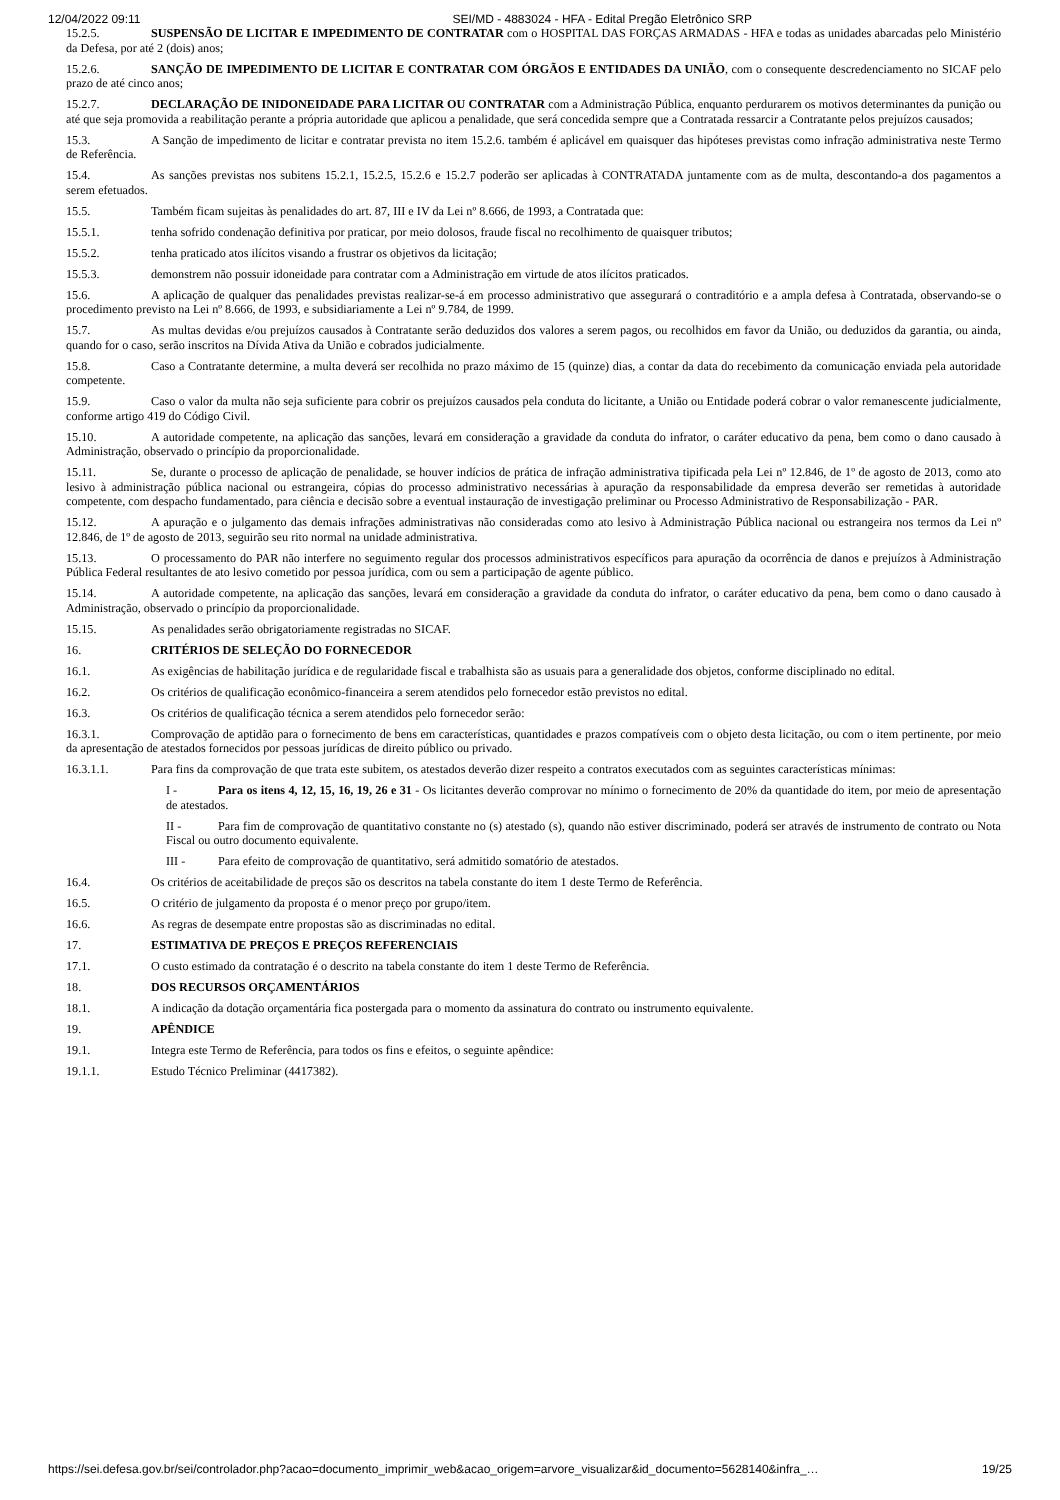12/04/2022 09:11 SEI/MD - 4883024 - HFA - Edital Pregão Eletrônico SRP
15.2.5. SUSPENSÃO DE LICITAR E IMPEDIMENTO DE CONTRATAR com o HOSPITAL DAS FORÇAS ARMADAS - HFA e todas as unidades abarcadas pelo Ministério da Defesa, por até 2 (dois) anos;
15.2.6. SANÇÃO DE IMPEDIMENTO DE LICITAR E CONTRATAR COM ÓRGÃOS E ENTIDADES DA UNIÃO, com o consequente descredenciamento no SICAF pelo prazo de até cinco anos;
15.2.7. DECLARAÇÃO DE INIDONEIDADE PARA LICITAR OU CONTRATAR com a Administração Pública, enquanto perdurarem os motivos determinantes da punição ou até que seja promovida a reabilitação perante a própria autoridade que aplicou a penalidade, que será concedida sempre que a Contratada ressarcir a Contratante pelos prejuízos causados;
15.3. A Sanção de impedimento de licitar e contratar prevista no item 15.2.6. também é aplicável em quaisquer das hipóteses previstas como infração administrativa neste Termo de Referência.
15.4. As sanções previstas nos subitens 15.2.1, 15.2.5, 15.2.6 e 15.2.7 poderão ser aplicadas à CONTRATADA juntamente com as de multa, descontando-a dos pagamentos a serem efetuados.
15.5. Também ficam sujeitas às penalidades do art. 87, III e IV da Lei nº 8.666, de 1993, a Contratada que:
15.5.1. tenha sofrido condenação definitiva por praticar, por meio dolosos, fraude fiscal no recolhimento de quaisquer tributos;
15.5.2. tenha praticado atos ilícitos visando a frustrar os objetivos da licitação;
15.5.3. demonstrem não possuir idoneidade para contratar com a Administração em virtude de atos ilícitos praticados.
15.6. A aplicação de qualquer das penalidades previstas realizar-se-á em processo administrativo que assegurará o contraditório e a ampla defesa à Contratada, observando-se o procedimento previsto na Lei nº 8.666, de 1993, e subsidiariamente a Lei nº 9.784, de 1999.
15.7. As multas devidas e/ou prejuízos causados à Contratante serão deduzidos dos valores a serem pagos, ou recolhidos em favor da União, ou deduzidos da garantia, ou ainda, quando for o caso, serão inscritos na Dívida Ativa da União e cobrados judicialmente.
15.8. Caso a Contratante determine, a multa deverá ser recolhida no prazo máximo de 15 (quinze) dias, a contar da data do recebimento da comunicação enviada pela autoridade competente.
15.9. Caso o valor da multa não seja suficiente para cobrir os prejuízos causados pela conduta do licitante, a União ou Entidade poderá cobrar o valor remanescente judicialmente, conforme artigo 419 do Código Civil.
15.10. A autoridade competente, na aplicação das sanções, levará em consideração a gravidade da conduta do infrator, o caráter educativo da pena, bem como o dano causado à Administração, observado o princípio da proporcionalidade.
15.11. Se, durante o processo de aplicação de penalidade, se houver indícios de prática de infração administrativa tipificada pela Lei nº 12.846, de 1º de agosto de 2013, como ato lesivo à administração pública nacional ou estrangeira, cópias do processo administrativo necessárias à apuração da responsabilidade da empresa deverão ser remetidas à autoridade competente, com despacho fundamentado, para ciência e decisão sobre a eventual instauração de investigação preliminar ou Processo Administrativo de Responsabilização - PAR.
15.12. A apuração e o julgamento das demais infrações administrativas não consideradas como ato lesivo à Administração Pública nacional ou estrangeira nos termos da Lei nº 12.846, de 1º de agosto de 2013, seguirão seu rito normal na unidade administrativa.
15.13. O processamento do PAR não interfere no seguimento regular dos processos administrativos específicos para apuração da ocorrência de danos e prejuízos à Administração Pública Federal resultantes de ato lesivo cometido por pessoa jurídica, com ou sem a participação de agente público.
15.14. A autoridade competente, na aplicação das sanções, levará em consideração a gravidade da conduta do infrator, o caráter educativo da pena, bem como o dano causado à Administração, observado o princípio da proporcionalidade.
15.15. As penalidades serão obrigatoriamente registradas no SICAF.
16. CRITÉRIOS DE SELEÇÃO DO FORNECEDOR
16.1. As exigências de habilitação jurídica e de regularidade fiscal e trabalhista são as usuais para a generalidade dos objetos, conforme disciplinado no edital.
16.2. Os critérios de qualificação econômico-financeira a serem atendidos pelo fornecedor estão previstos no edital.
16.3. Os critérios de qualificação técnica a serem atendidos pelo fornecedor serão:
16.3.1. Comprovação de aptidão para o fornecimento de bens em características, quantidades e prazos compatíveis com o objeto desta licitação, ou com o item pertinente, por meio da apresentação de atestados fornecidos por pessoas jurídicas de direito público ou privado.
16.3.1.1. Para fins da comprovação de que trata este subitem, os atestados deverão dizer respeito a contratos executados com as seguintes características mínimas:
I - Para os itens 4, 12, 15, 16, 19, 26 e 31 - Os licitantes deverão comprovar no mínimo o fornecimento de 20% da quantidade do item, por meio de apresentação de atestados.
II - Para fim de comprovação de quantitativo constante no (s) atestado (s), quando não estiver discriminado, poderá ser através de instrumento de contrato ou Nota Fiscal ou outro documento equivalente.
III - Para efeito de comprovação de quantitativo, será admitido somatório de atestados.
16.4. Os critérios de aceitabilidade de preços são os descritos na tabela constante do item 1 deste Termo de Referência.
16.5. O critério de julgamento da proposta é o menor preço por grupo/item.
16.6. As regras de desempate entre propostas são as discriminadas no edital.
17. ESTIMATIVA DE PREÇOS E PREÇOS REFERENCIAIS
17.1. O custo estimado da contratação é o descrito na tabela constante do item 1 deste Termo de Referência.
18. DOS RECURSOS ORÇAMENTÁRIOS
18.1. A indicação da dotação orçamentária fica postergada para o momento da assinatura do contrato ou instrumento equivalente.
19. APÊNDICE
19.1. Integra este Termo de Referência, para todos os fins e efeitos, o seguinte apêndice:
19.1.1. Estudo Técnico Preliminar (4417382).
https://sei.defesa.gov.br/sei/controlador.php?acao=documento_imprimir_web&acao_origem=arvore_visualizar&id_documento=5628140&infra_… 19/25